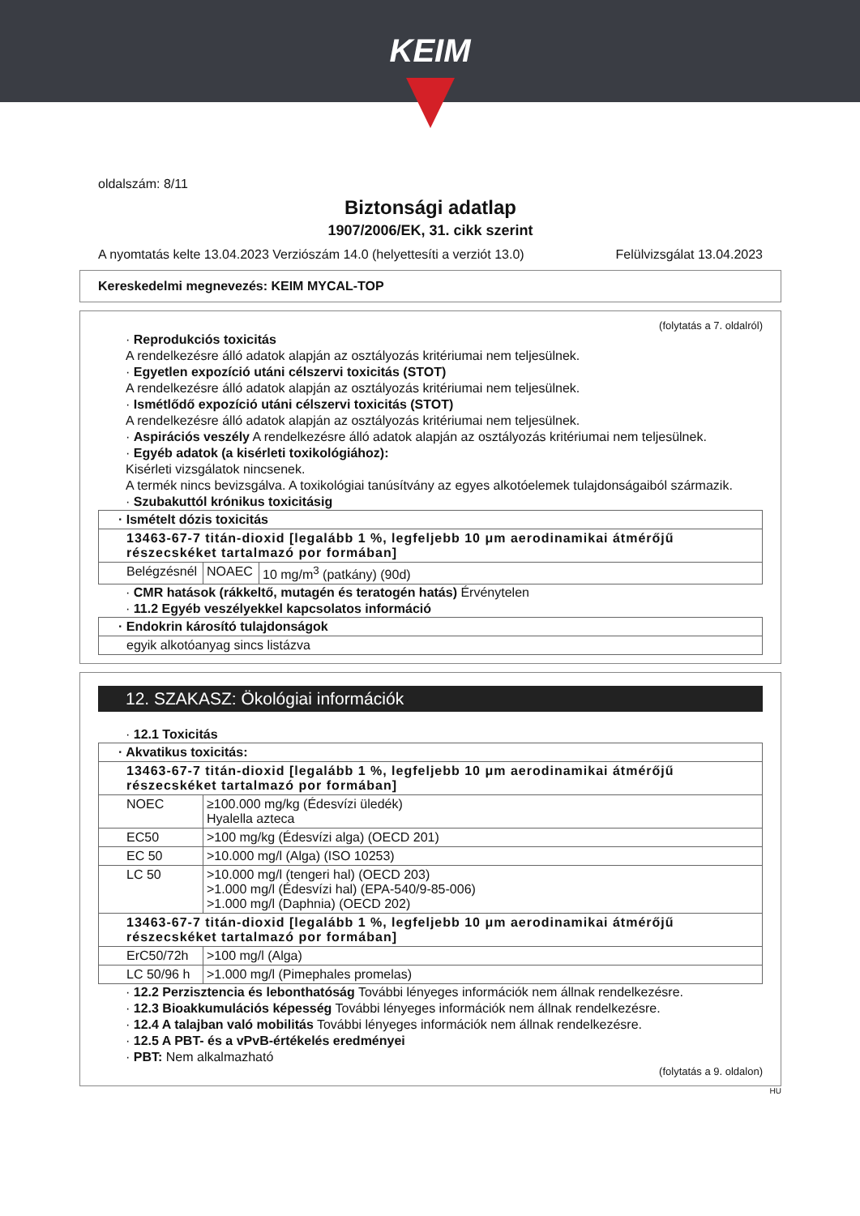KEIM
oldalszám: 8/11
Biztonsági adatlap
1907/2006/EK, 31. cikk szerint
A nyomtatás kelte 13.04.2023 Verziószám 14.0 (helyettesíti a verziót 13.0) Felülvizsgálat 13.04.2023
Kereskedelmi megnevezés: KEIM MYCAL-TOP
(folytatás a 7. oldalról)
· Reprodukciós toxicitás
A rendelkezésre álló adatok alapján az osztályozás kritériumai nem teljesülnek.
· Egyetlen expozíció utáni célszervi toxicitás (STOT)
A rendelkezésre álló adatok alapján az osztályozás kritériumai nem teljesülnek.
· Ismétlődő expozíció utáni célszervi toxicitás (STOT)
A rendelkezésre álló adatok alapján az osztályozás kritériumai nem teljesülnek.
· Aspirációs veszély A rendelkezésre álló adatok alapján az osztályozás kritériumai nem teljesülnek.
· Egyéb adatok (a kisérleti toxikológiához):
Kisérleti vizsgálatok nincsenek.
A termék nincs bevizsgálva. A toxikológiai tanúsítvány az egyes alkotóelemek tulajdonságaiból származik.
· Szubakuttól krónikus toxicitásig
| · Ismételt dózis toxicitás | | |
| --- | --- | --- |
| 13463-67-7 titán-dioxid [legalább 1 %, legfeljebb 10 μm aerodinamikai átmérőjű részecskéket tartalmazó por formában] | | |
| Belégzésnél | NOAEC | 10 mg/m<sup>3</sup> (patkány) (90d) |
· CMR hatások (rákkeltő, mutagén és teratogén hatás) Érvénytelen
· 11.2 Egyéb veszélyekkel kapcsolatos információ
| · Endokrin károsító tulajdonságok |
| --- |
| egyik alkotóanyag sincs listázva |
12. SZAKASZ: Ökológiai információk
· 12.1 Toxicitás
| · Akvatikus toxicitás: | |
| --- | --- |
| 13463-67-7 titán-dioxid [legalább 1 %, legfeljebb 10 μm aerodinamikai átmérőjű részecskéket tartalmazó por formában] | |
| NOEC | ≥100.000 mg/kg (Édesvízi üledék) Hyalella azteca |
| EC50 | >100 mg/kg (Édesvízi alga) (OECD 201) |
| EC 50 | >10.000 mg/l (Alga) (ISO 10253) |
| LC 50 | >10.000 mg/l (tengeri hal) (OECD 203) >1.000 mg/l (Édesvízi hal) (EPA-540/9-85-006) >1.000 mg/l (Daphnia) (OECD 202) |
| 13463-67-7 titán-dioxid [legalább 1 %, legfeljebb 10 μm aerodinamikai átmérőjű részecskéket tartalmazó por formában] | |
| ErC50/72h | >100 mg/l (Alga) |
| LC 50/96 h | >1.000 mg/l (Pimephales promelas) |
· 12.2 Perzisztencia és lebonthatóság További lényeges információk nem állnak rendelkezésre.
· 12.3 Bioakkumulációs képesség További lényeges információk nem állnak rendelkezésre.
· 12.4 A talajban való mobilitás További lényeges információk nem állnak rendelkezésre.
· 12.5 A PBT- és a vPvB-értékelés eredményei
· PBT: Nem alkalmazható
(folytatás a 9. oldalon)
HU